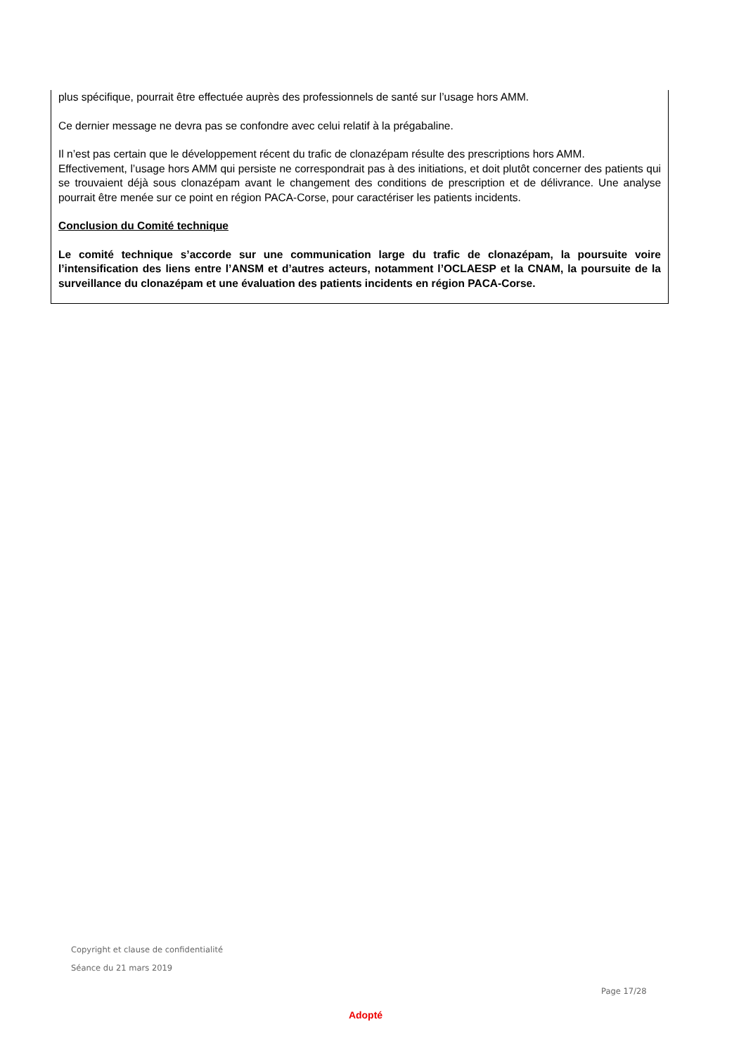plus spécifique, pourrait être effectuée auprès des professionnels de santé sur l’usage hors AMM.
Ce dernier message ne devra pas se confondre avec celui relatif à la prégabaline.
Il n’est pas certain que le développement récent du trafic de clonazépam résulte des prescriptions hors AMM.
Effectivement, l’usage hors AMM qui persiste ne correspondrait pas à des initiations, et doit plutôt concerner des patients qui se trouvaient déjà sous clonazépam avant le changement des conditions de prescription et de délivrance. Une analyse pourrait être menée sur ce point en région PACA-Corse, pour caractériser les patients incidents.
Conclusion du Comité technique
Le comité technique s’accorde sur une communication large du trafic de clonazépam, la poursuite voire l’intensification des liens entre l’ANSM et d’autres acteurs, notamment l’OCLAESP et la CNAM, la poursuite de la surveillance du clonazépam et une évaluation des patients incidents en région PACA-Corse.
Copyright et clause de confidentialité
Séance du 21 mars 2019
Page 17/28
Adopté